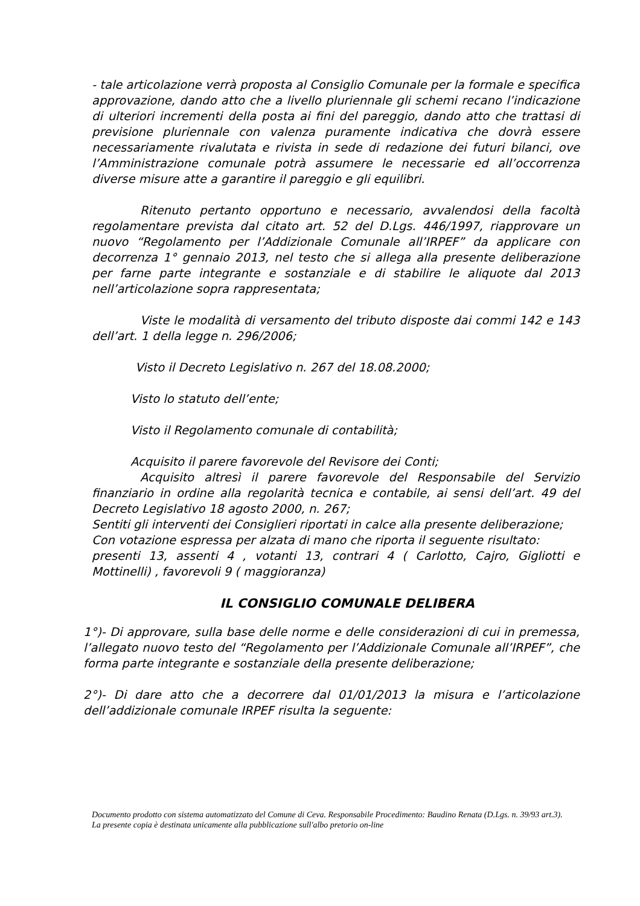- tale articolazione verrà proposta al Consiglio Comunale per la formale e specifica approvazione, dando atto che a livello pluriennale gli schemi recano l’indicazione di ulteriori incrementi della posta ai fini del pareggio, dando atto che trattasi di previsione pluriennale con valenza puramente indicativa che dovrà essere necessariamente rivalutata e rivista in sede di redazione dei futuri bilanci, ove l’Amministrazione comunale potrà assumere le necessarie ed all’occorrenza diverse misure atte a garantire il pareggio e gli equilibri.
Ritenuto pertanto opportuno e necessario, avvalendosi della facoltà regolamentare prevista dal citato art. 52 del D.Lgs. 446/1997, riapprovare un nuovo “Regolamento per l’Addizionale Comunale all’IRPEF” da applicare con decorrenza 1° gennaio 2013, nel testo che si allega alla presente deliberazione per farne parte integrante e sostanziale e di stabilire le aliquote dal 2013 nell’articolazione sopra rappresentata;
Viste le modalità di versamento del tributo disposte dai commi 142 e 143 dell’art. 1 della legge n. 296/2006;
Visto il Decreto Legislativo n. 267 del 18.08.2000;
Visto lo statuto dell’ente;
Visto il Regolamento comunale di contabilità;
Acquisito il parere favorevole del Revisore dei Conti;
Acquisito altresì il parere favorevole del Responsabile del Servizio finanziario in ordine alla regolarità tecnica e contabile, ai sensi dell’art. 49 del Decreto Legislativo 18 agosto 2000, n. 267;
Sentiti gli interventi dei Consiglieri riportati in calce alla presente deliberazione;
Con votazione espressa per alzata di mano che riporta il seguente risultato:
presenti 13, assenti 4 , votanti 13, contrari 4 ( Carlotto, Cajro, Gigliotti e Mottinelli) , favorevoli 9 ( maggioranza)
IL CONSIGLIO COMUNALE DELIBERA
1°)- Di approvare, sulla base delle norme e delle considerazioni di cui in premessa, l’allegato nuovo testo del “Regolamento per l’Addizionale Comunale all’IRPEF”, che forma parte integrante e sostanziale della presente deliberazione;
2°)- Di dare atto che a decorrere dal 01/01/2013 la misura e l’articolazione dell’addizionale comunale IRPEF risulta la seguente:
Documento prodotto con sistema automatizzato del Comune di Ceva. Responsabile Procedimento: Baudino Renata (D.Lgs. n. 39/93 art.3).
La presente copia è destinata unicamente alla pubblicazione sull'albo pretorio on-line